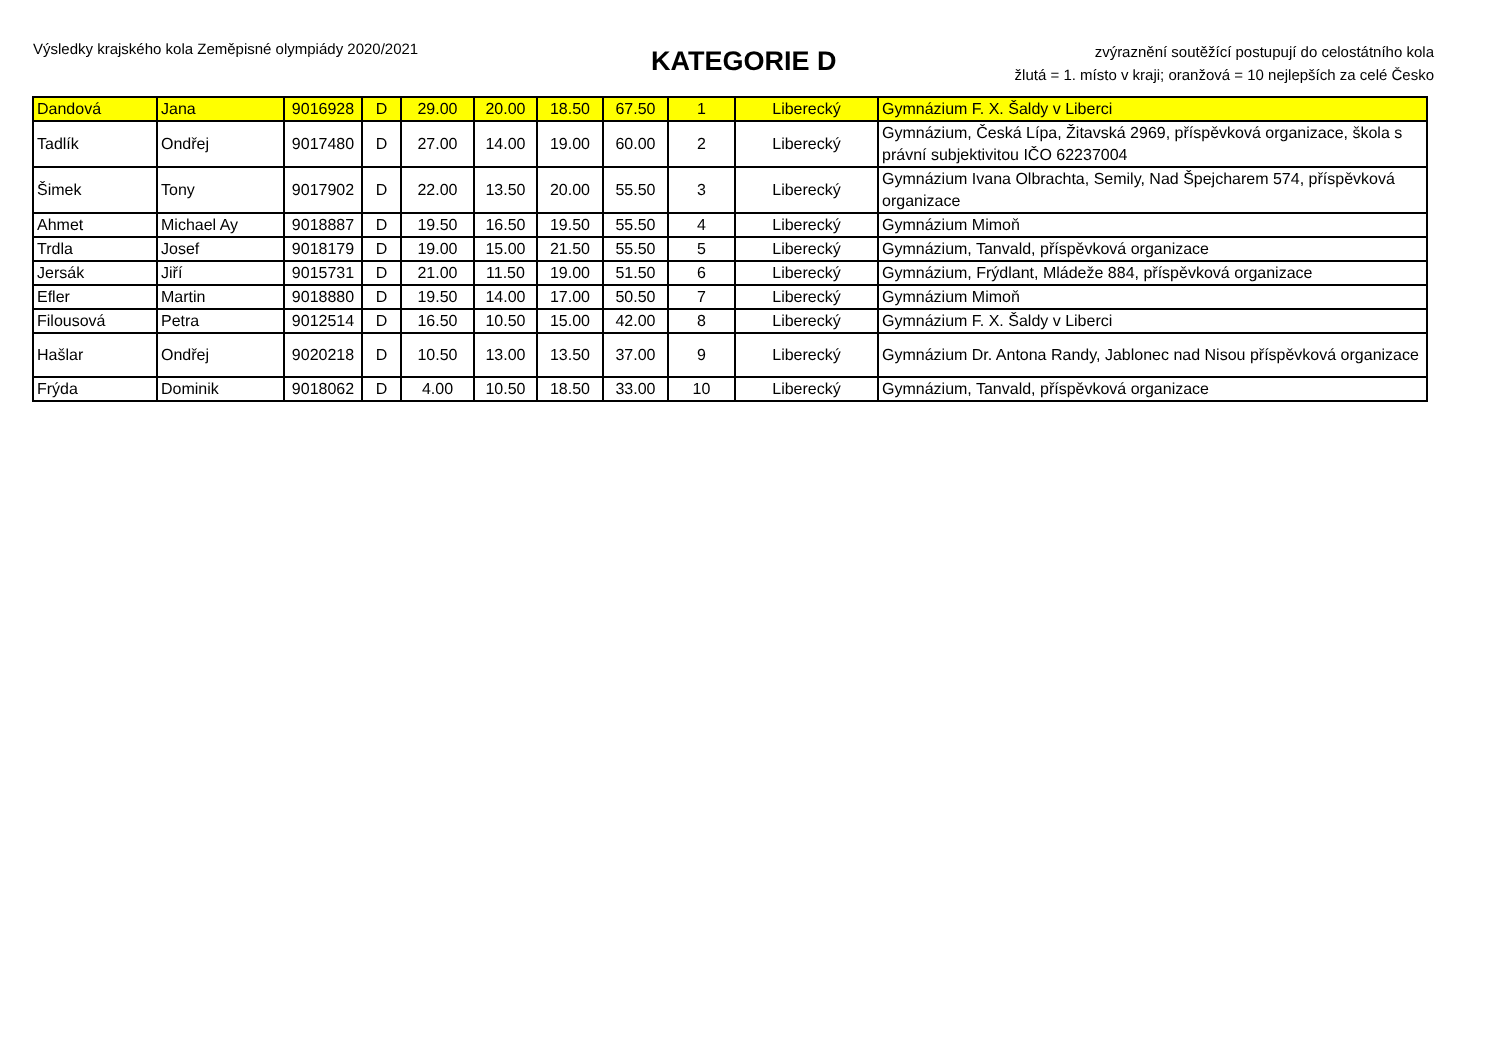Výsledky krajského kola Zeměpisné olympiády 2020/2021
KATEGORIE D
zvýraznění soutěžící postupují do celostátního kola
žlutá = 1. místo v kraji; oranžová = 10 nejlepších za celé Česko
| Dandová | Jana | 9016928 | D | 29.00 | 20.00 | 18.50 | 67.50 | 1 | Liberecký | Gymnázium F. X. Šaldy v Liberci |
| Tadlík | Ondřej | 9017480 | D | 27.00 | 14.00 | 19.00 | 60.00 | 2 | Liberecký | Gymnázium, Česká Lípa, Žitavská 2969, příspěvková organizace, škola s právní subjektivitou IČO 62237004 |
| Šimek | Tony | 9017902 | D | 22.00 | 13.50 | 20.00 | 55.50 | 3 | Liberecký | Gymnázium Ivana Olbrachta, Semily, Nad Špejcharem 574, příspěvková organizace |
| Ahmet | Michael Ay | 9018887 | D | 19.50 | 16.50 | 19.50 | 55.50 | 4 | Liberecký | Gymnázium Mimoň |
| Trdla | Josef | 9018179 | D | 19.00 | 15.00 | 21.50 | 55.50 | 5 | Liberecký | Gymnázium, Tanvald, příspěvková organizace |
| Jersák | Jiří | 9015731 | D | 21.00 | 11.50 | 19.00 | 51.50 | 6 | Liberecký | Gymnázium, Frýdlant, Mládeže 884, příspěvková organizace |
| Efler | Martin | 9018880 | D | 19.50 | 14.00 | 17.00 | 50.50 | 7 | Liberecký | Gymnázium Mimoň |
| Filousová | Petra | 9012514 | D | 16.50 | 10.50 | 15.00 | 42.00 | 8 | Liberecký | Gymnázium F. X. Šaldy v Liberci |
| Hašlar | Ondřej | 9020218 | D | 10.50 | 13.00 | 13.50 | 37.00 | 9 | Liberecký | Gymnázium Dr. Antona Randy, Jablonec nad Nisou příspěvková organizace |
| Frýda | Dominik | 9018062 | D | 4.00 | 10.50 | 18.50 | 33.00 | 10 | Liberecký | Gymnázium, Tanvald, příspěvková organizace |